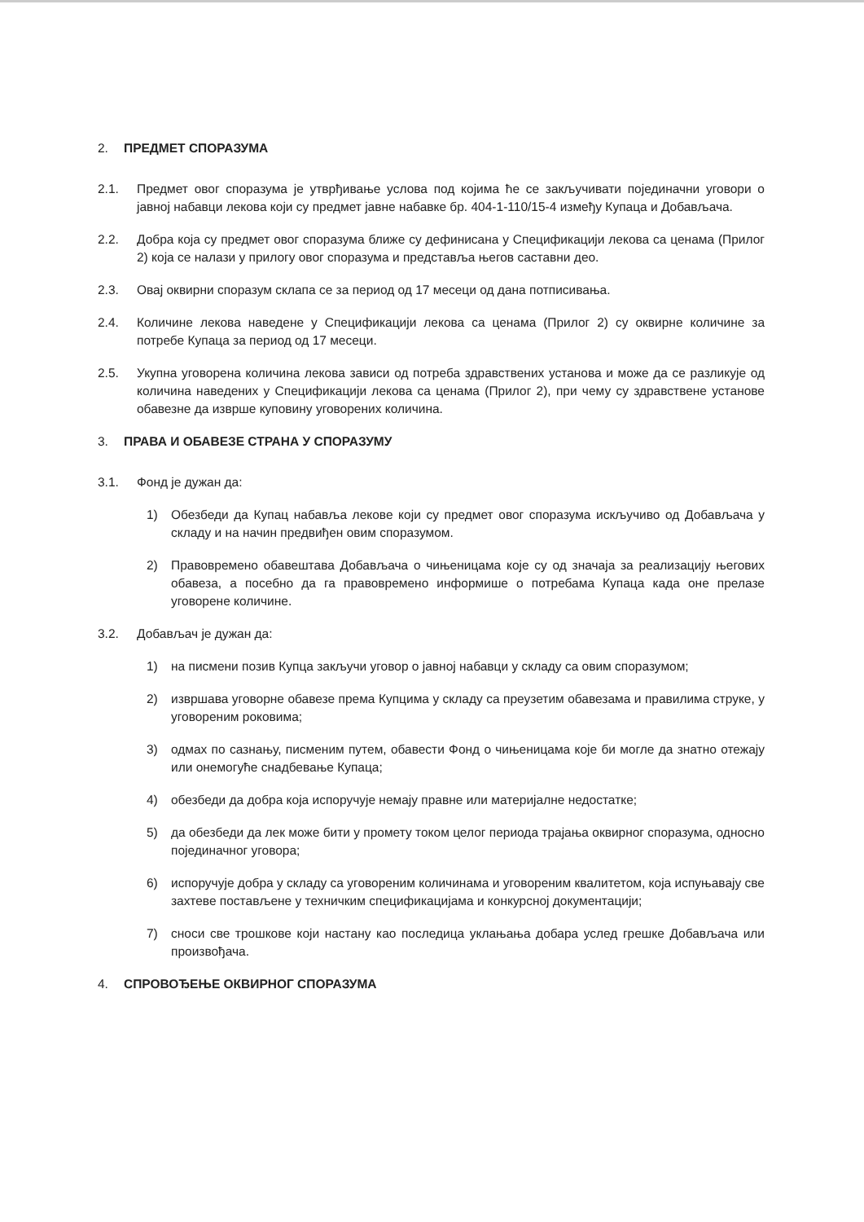2. ПРЕДМЕТ СПОРАЗУМА
2.1. Предмет овог споразума је утврђивање услова под којима ће се закључивати појединачни уговори о јавној набавци лекова који су предмет јавне набавке бр. 404-1-110/15-4 између Купаца и Добављача.
2.2. Добра која су предмет овог споразума ближе су дефинисана у Спецификацији лекова са ценама (Прилог 2) која се налази у прилогу овог споразума и представља његов саставни део.
2.3. Овај оквирни споразум склапа се за период од 17 месеци од дана потписивања.
2.4. Количине лекова наведене у Спецификацији лекова са ценама (Прилог 2) су оквирне количине за потребе Купаца за период од 17 месеци.
2.5. Укупна уговорена количина лекова зависи од потреба здравствених установа и може да се разликује од количина наведених у Спецификацији лекова са ценама (Прилог 2), при чему су здравствене установе обавезне да изврше куповину уговорених количина.
3. ПРАВА И ОБАВЕЗЕ СТРАНА У СПОРАЗУМУ
3.1. Фонд је дужан да:
1) Обезбеди да Купац набавља лекове који су предмет овог споразума искључиво од Добављача у складу и на начин предвиђен овим споразумом.
2) Правовремено обавештава Добављача о чињеницама које су од значаја за реализацију његових обавеза, а посебно да га правовремено информише о потребама Купаца када оне прелазе уговорене количине.
3.2. Добављач је дужан да:
1) на писмени позив Купца закључи уговор о јавној набавци у складу са овим споразумом;
2) извршава уговорне обавезе према Купцима у складу са преузетим обавезама и правилима струке, у уговореним роковима;
3) одмах по сазнању, писменим путем, обавести Фонд о чињеницама које би могле да знатно отежају или онемогуће снадбевање Купаца;
4) обезбеди да добра која испоручује немају правне или материјалне недостатке;
5) да обезбеди да лек може бити у промету током целог периода трајања оквирног споразума, односно појединачног уговора;
6) испоручује добра у складу са уговореним количинама и уговореним квалитетом, која испуњавају све захтеве постављене у техничким спецификацијама и конкурсној документацији;
7) сноси све трошкове који настану као последица уклањања добара услед грешке Добављача или произвођача.
4. СПРОВОЂЕЊЕ ОКВИРНОГ СПОРАЗУМА